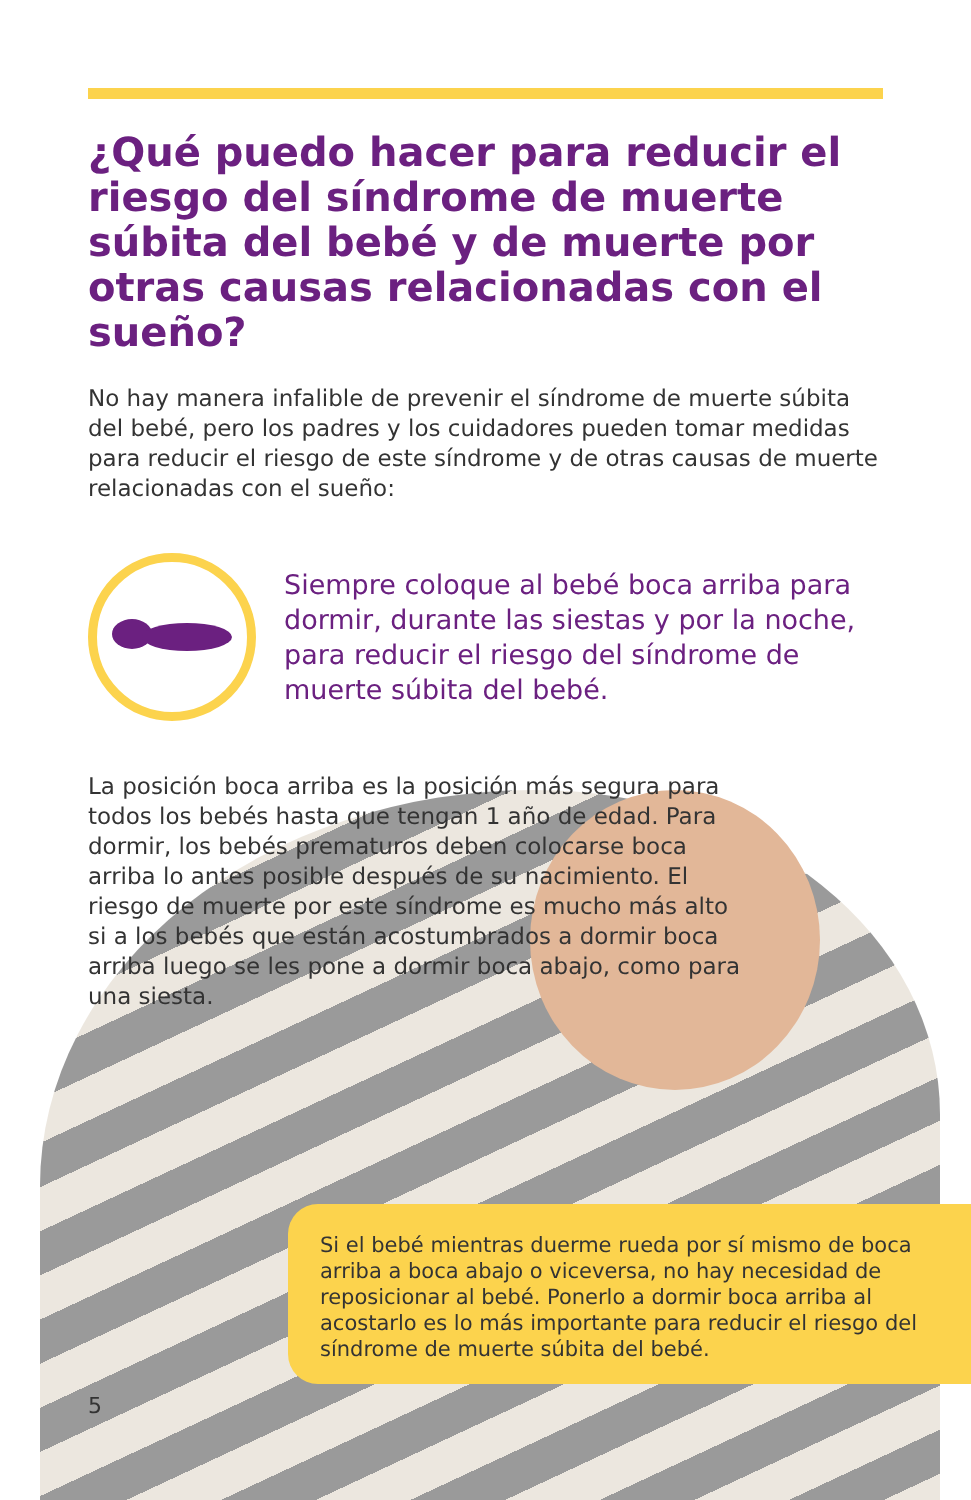¿Qué puedo hacer para reducir el riesgo del síndrome de muerte súbita del bebé y de muerte por otras causas relacionadas con el sueño?
No hay manera infalible de prevenir el síndrome de muerte súbita del bebé, pero los padres y los cuidadores pueden tomar medidas para reducir el riesgo de este síndrome y de otras causas de muerte relacionadas con el sueño:
Siempre coloque al bebé boca arriba para dormir, durante las siestas y por la noche, para reducir el riesgo del síndrome de muerte súbita del bebé.
La posición boca arriba es la posición más segura para todos los bebés hasta que tengan 1 año de edad. Para dormir, los bebés prematuros deben colocarse boca arriba lo antes posible después de su nacimiento. El riesgo de muerte por este síndrome es mucho más alto si a los bebés que están acostumbrados a dormir boca arriba luego se les pone a dormir boca abajo, como para una siesta.
Si el bebé mientras duerme rueda por sí mismo de boca arriba a boca abajo o viceversa, no hay necesidad de reposicionar al bebé. Ponerlo a dormir boca arriba al acostarlo es lo más importante para reducir el riesgo del síndrome de muerte súbita del bebé.
5